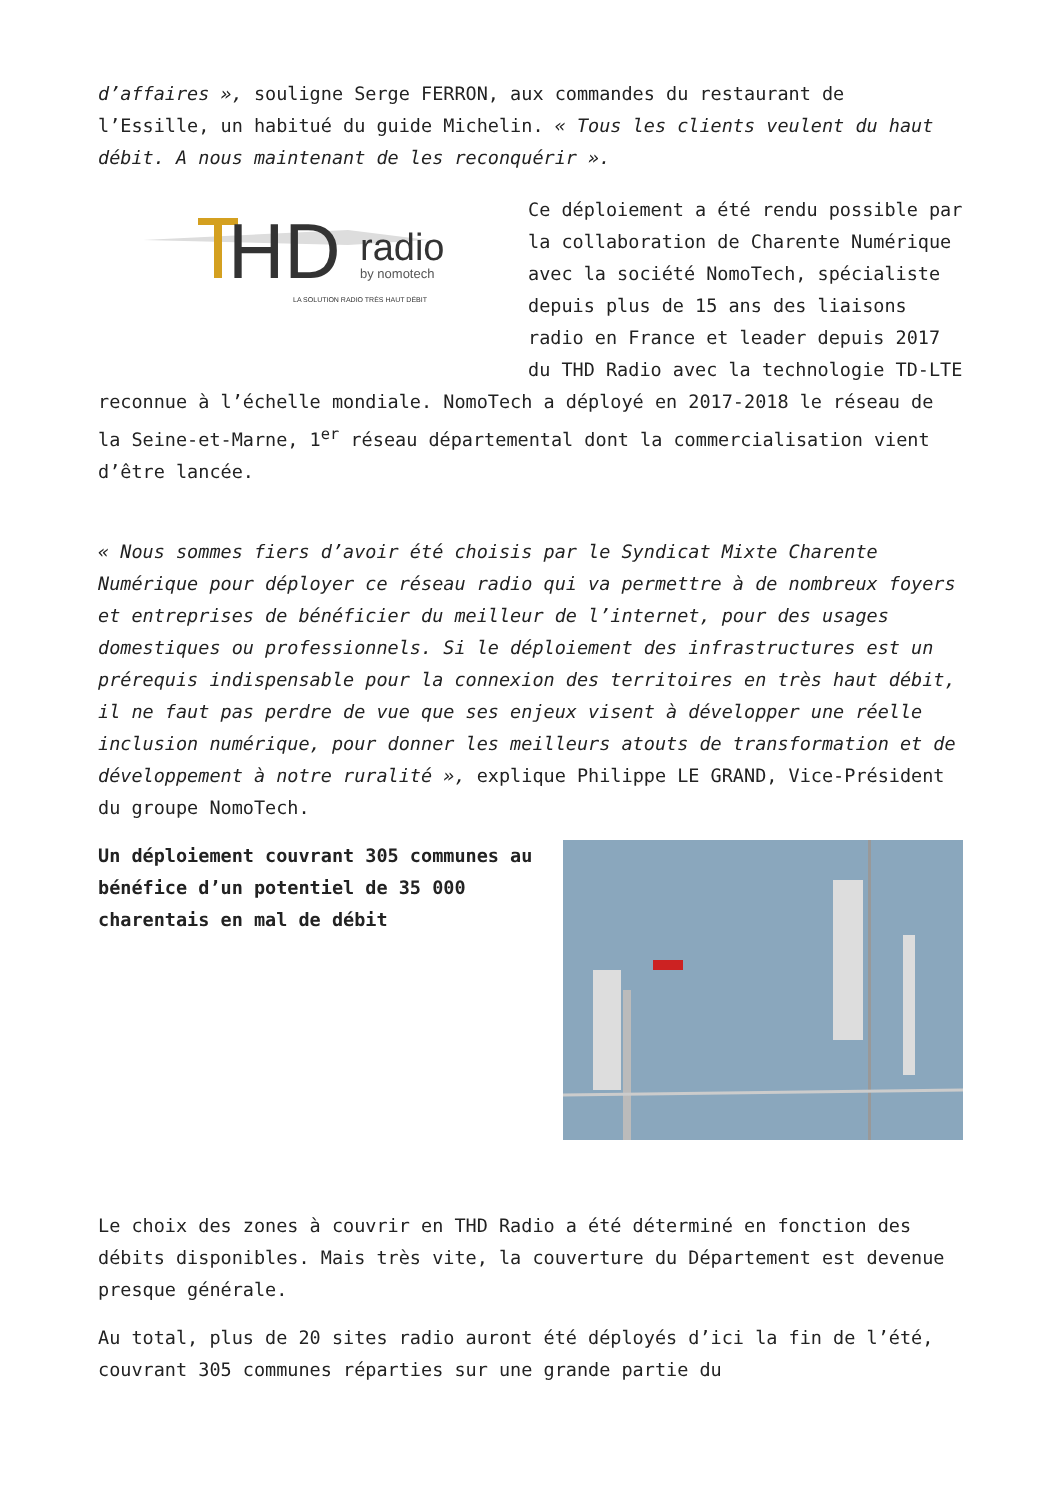d’affaires », souligne Serge FERRON, aux commandes du restaurant de l’Essille, un habitué du guide Michelin. « Tous les clients veulent du haut débit. A nous maintenant de les reconquérir ».
HD
radio
by nomotech
LA SOLUTION RADIO TRÈS HAUT DÉBIT
Ce déploiement a été rendu possible par la collaboration de Charente Numérique avec la société NomoTech, spécialiste depuis plus de 15 ans des liaisons radio en France et leader depuis 2017 du THD Radio avec la technologie TD-LTE reconnue à l’échelle mondiale. NomoTech a déployé en 2017-2018 le réseau de la Seine-et-Marne, 1<sup>er</sup> réseau départemental dont la commercialisation vient d’être lancée.
« Nous sommes fiers d’avoir été choisis par le Syndicat Mixte Charente Numérique pour déployer ce réseau radio qui va permettre à de nombreux foyers et entreprises de bénéficier du meilleur de l’internet, pour des usages domestiques ou professionnels. Si le déploiement des infrastructures est un prérequis indispensable pour la connexion des territoires en très haut débit, il ne faut pas perdre de vue que ses enjeux visent à développer une réelle inclusion numérique, pour donner les meilleurs atouts de transformation et de développement à notre ruralité », explique Philippe LE GRAND, Vice-Président du groupe NomoTech.
Un déploiement couvrant 305 communes au bénéfice d’un potentiel de 35 000 charentais en mal de débit
Le choix des zones à couvrir en THD Radio a été déterminé en fonction des débits disponibles. Mais très vite, la couverture du Département est devenue presque générale.
Au total, plus de 20 sites radio auront été déployés d’ici la fin de l’été, couvrant 305 communes réparties sur une grande partie du